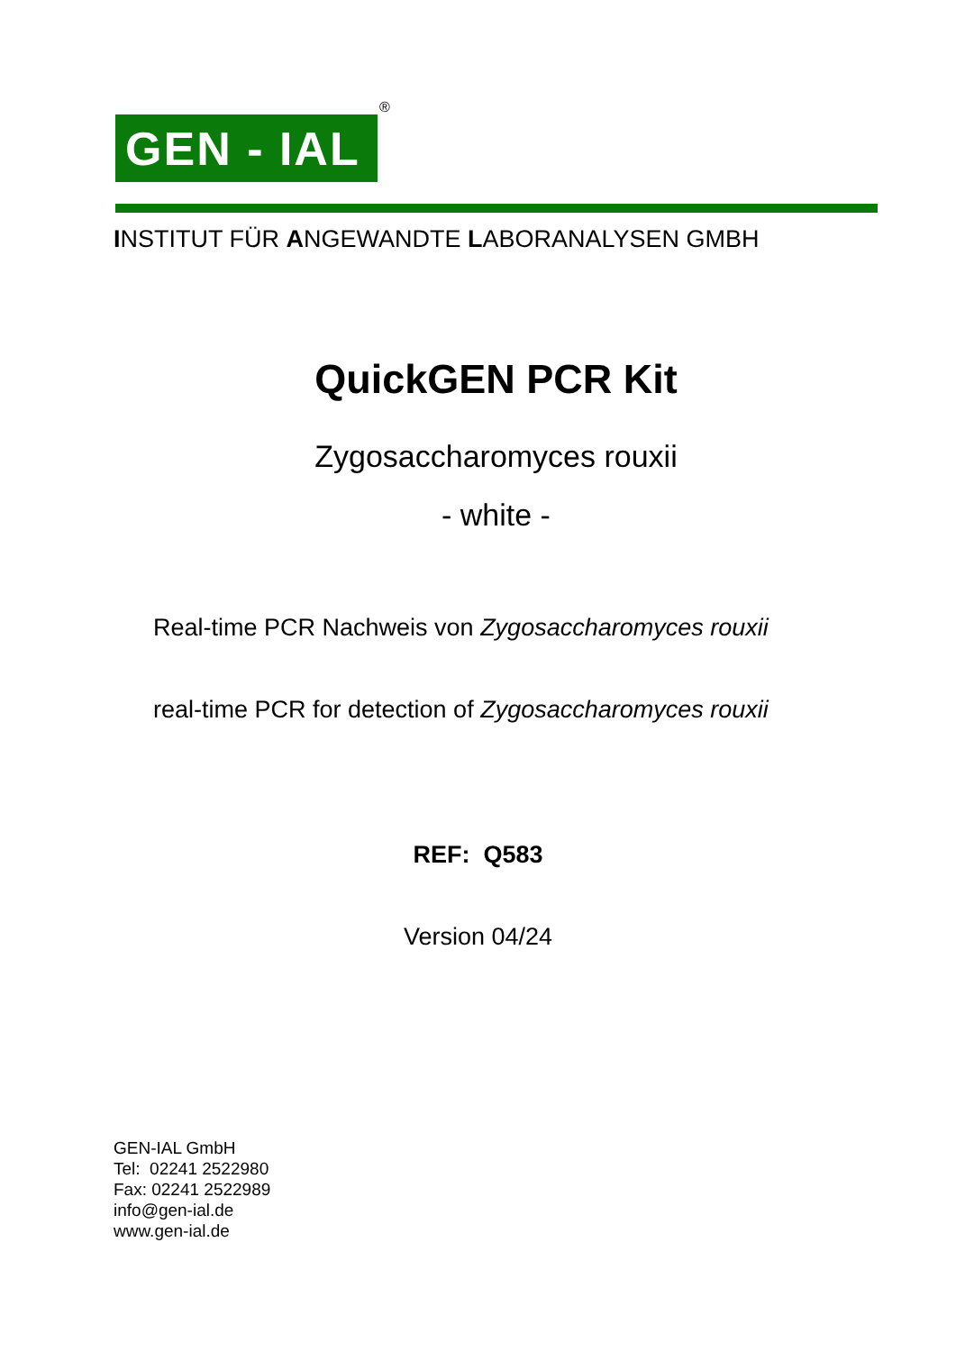GEN - IAL
®
INSTITUT FÜR ANGEWANDTE LABORANALYSEN GMBH
QuickGEN PCR Kit
Zygosaccharomyces rouxii
- white -
Real-time PCR Nachweis von Zygosaccharomyces rouxii
real-time PCR for detection of Zygosaccharomyces rouxii
REF: Q583
Version 04/24
GEN-IAL GmbH
Tel: 02241 2522980
Fax: 02241 2522989
info@gen-ial.de
www.gen-ial.de